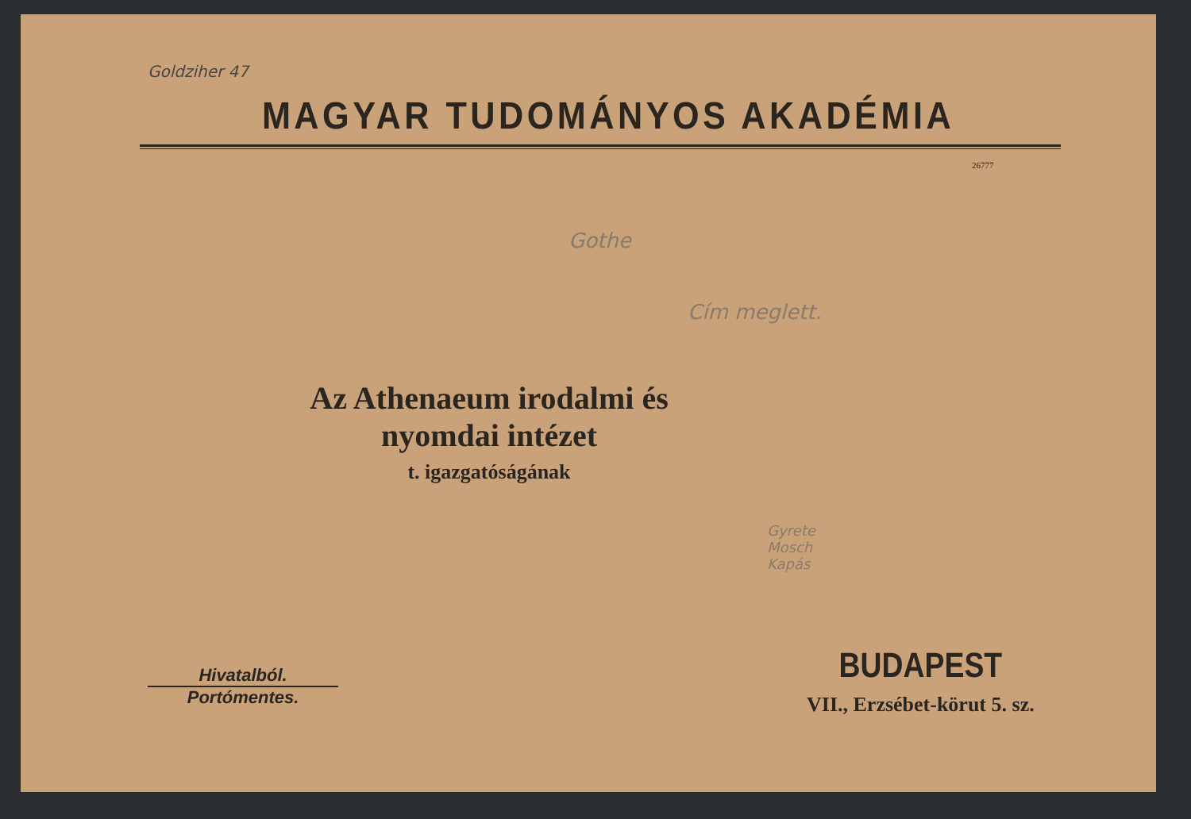Goldziher 47
MAGYAR TUDOMÁNYOS AKADÉMIA
26777
Gothe
Cím meglett.
Az Athenaeum irodalmi és nyomdai intézet
t. igazgatóságának
Gyrete
Mosch
Kapás
Hivatalból.
Portómentes.
BUDAPEST
VII., Erzsébet-körut 5. sz.